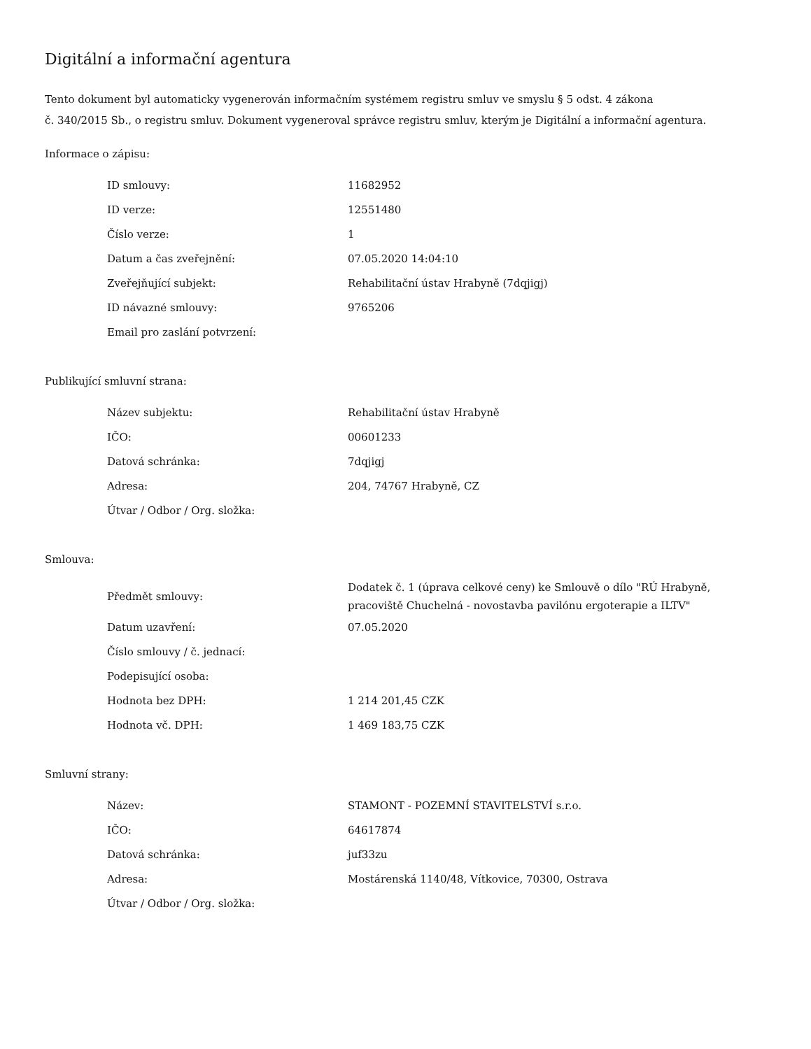Digitální a informační agentura
Tento dokument byl automaticky vygenerován informačním systémem registru smluv ve smyslu § 5 odst. 4 zákona
č. 340/2015 Sb., o registru smluv. Dokument vygeneroval správce registru smluv, kterým je Digitální a informační agentura.
Informace o zápisu:
| ID smlouvy: | 11682952 |
| ID verze: | 12551480 |
| Číslo verze: | 1 |
| Datum a čas zveřejnění: | 07.05.2020 14:04:10 |
| Zveřejňující subjekt: | Rehabilitační ústav Hrabyně (7dqjigj) |
| ID návazné smlouvy: | 9765206 |
| Email pro zaslání potvrzení: | |
Publikující smluvní strana:
| Název subjektu: | Rehabilitační ústav Hrabyně |
| IČO: | 00601233 |
| Datová schránka: | 7dqjigj |
| Adresa: | 204, 74767 Hrabyně, CZ |
| Útvar / Odbor / Org. složka: | |
Smlouva:
| Předmět smlouvy: | Dodatek č. 1 (úprava celkové ceny) ke Smlouvě o dílo "RÚ Hrabyně, pracoviště Chuchelná - novostavba pavilónu ergoterapie a ILTV" |
| Datum uzavření: | 07.05.2020 |
| Číslo smlouvy / č. jednací: | |
| Podepisující osoba: | |
| Hodnota bez DPH: | 1 214 201,45 CZK |
| Hodnota vč. DPH: | 1 469 183,75 CZK |
Smluvní strany:
| Název: | STAMONT - POZEMNÍ STAVITELSTVÍ s.r.o. |
| IČO: | 64617874 |
| Datová schránka: | juf33zu |
| Adresa: | Mostárenská 1140/48, Vítkovice, 70300, Ostrava |
| Útvar / Odbor / Org. složka: | |